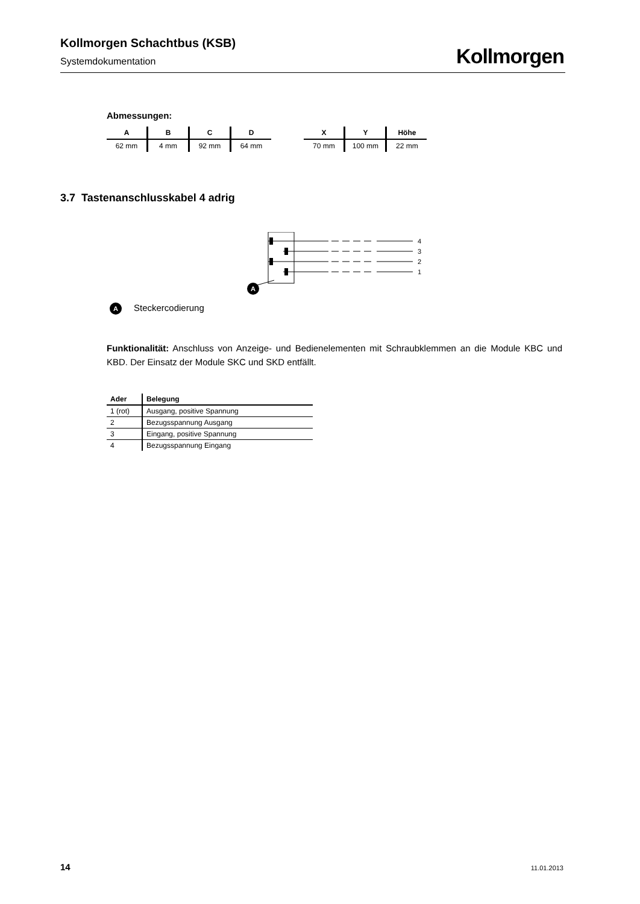Kollmorgen Schachtbus (KSB)
Systemdokumentation
Kollmorgen
Abmessungen:
| A | B | C | D |
| --- | --- | --- | --- |
| 62 mm | 4 mm | 92 mm | 64 mm |
| X | Y | Höhe |
| --- | --- | --- |
| 70 mm | 100 mm | 22 mm |
3.7 Tastenanschlusskabel 4 adrig
4
3
2
1
A
A Steckercodierung
Funktionalität: Anschluss von Anzeige- und Bedienelementen mit Schraubklemmen an die Module KBC und KBD. Der Einsatz der Module SKC und SKD entfällt.
| Ader | Belegung |
| --- | --- |
| 1 (rot) | Ausgang, positive Spannung |
| 2 | Bezugsspannung Ausgang |
| 3 | Eingang, positive Spannung |
| 4 | Bezugsspannung Eingang |
14 11.01.2013